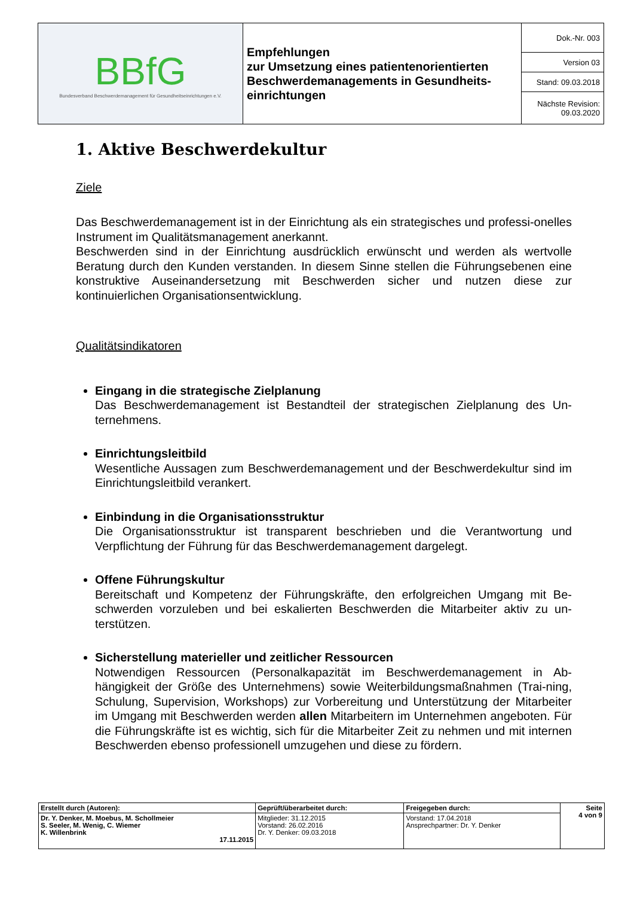| BBfG Bundesverband Beschwerdemanagement für Gesundheitseinrichtungen e.V. | Empfehlungen zur Umsetzung eines patientenorientierten Beschwerdemanagements in Gesundheits-einrichtungen | Dok.-Nr. 003 |
| | | Version 03 |
| | | Stand: 09.03.2018 |
| | | Nächste Revision: 09.03.2020 |
1. Aktive Beschwerdekultur
Ziele
Das Beschwerdemanagement ist in der Einrichtung als ein strategisches und professi-onelles Instrument im Qualitätsmanagement anerkannt.
Beschwerden sind in der Einrichtung ausdrücklich erwünscht und werden als wertvolle Beratung durch den Kunden verstanden. In diesem Sinne stellen die Führungsebenen eine konstruktive Auseinandersetzung mit Beschwerden sicher und nutzen diese zur kontinuierlichen Organisationsentwicklung.
Qualitätsindikatoren
Eingang in die strategische Zielplanung
Das Beschwerdemanagement ist Bestandteil der strategischen Zielplanung des Un-ternehmens.
Einrichtungsleitbild
Wesentliche Aussagen zum Beschwerdemanagement und der Beschwerdekultur sind im Einrichtungsleitbild verankert.
Einbindung in die Organisationsstruktur
Die Organisationsstruktur ist transparent beschrieben und die Verantwortung und Verpflichtung der Führung für das Beschwerdemanagement dargelegt.
Offene Führungskultur
Bereitschaft und Kompetenz der Führungskräfte, den erfolgreichen Umgang mit Be-schwerden vorzuleben und bei eskalierten Beschwerden die Mitarbeiter aktiv zu un-terstützen.
Sicherstellung materieller und zeitlicher Ressourcen
Notwendigen Ressourcen (Personalkapazität im Beschwerdemanagement in Ab-hängigkeit der Größe des Unternehmens) sowie Weiterbildungsmaßnahmen (Trai-ning, Schulung, Supervision, Workshops) zur Vorbereitung und Unterstützung der Mitarbeiter im Umgang mit Beschwerden werden allen Mitarbeitern im Unternehmen angeboten. Für die Führungskräfte ist es wichtig, sich für die Mitarbeiter Zeit zu nehmen und mit internen Beschwerden ebenso professionell umzugehen und diese zu fördern.
| Erstellt durch (Autoren): | Geprüft/überarbeitet durch: | Freigegeben durch: | Seite 4 von 9 |
| Dr. Y. Denker, M. Moebus, M. Schollmeier S. Seeler, M. Wenig, C. Wiemer K. Willenbrink 17.11.2015 | Mitglieder: 31.12.2015 Vorstand: 26.02.2016 Dr. Y. Denker: 09.03.2018 | Vorstand: 17.04.2018 Ansprechpartner: Dr. Y. Denker | |